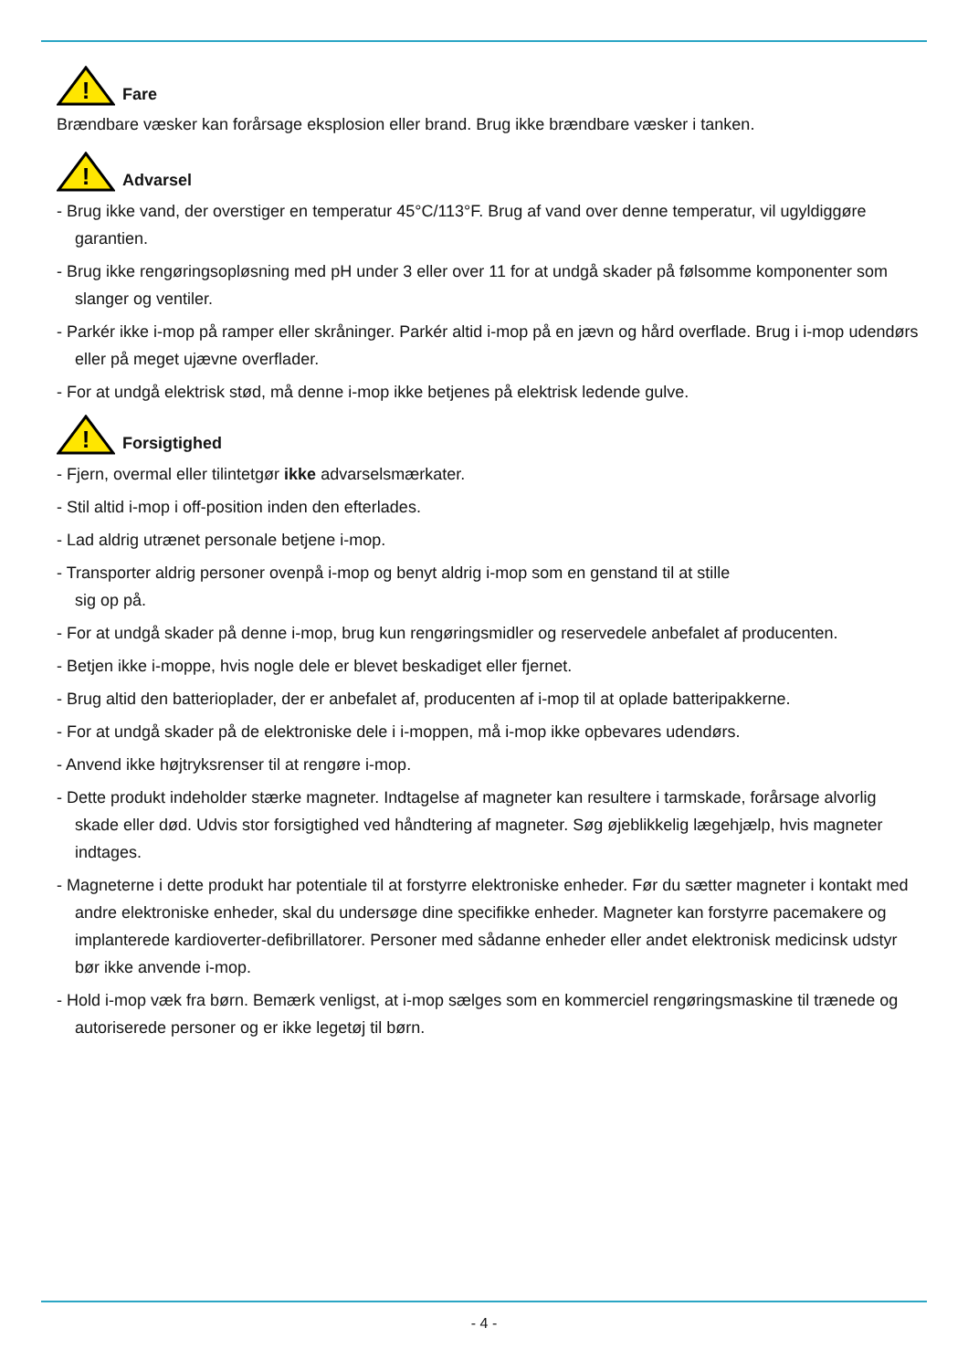!
Fare
Brændbare væsker kan forårsage eksplosion eller brand. Brug ikke brændbare væsker i tanken.
!
Advarsel
- Brug ikke vand, der overstiger en temperatur 45°C/113°F. Brug af vand over denne temperatur, vil ugyldiggøre garantien.
- Brug ikke rengøringsopløsning med pH under 3 eller over 11 for at undgå skader på følsomme komponenter som slanger og ventiler.
- Parkér ikke i-mop på ramper eller skråninger. Parkér altid i-mop på en jævn og hård overflade. Brug i i-mop udendørs eller på meget ujævne overflader.
- For at undgå elektrisk stød, må denne i-mop ikke betjenes på elektrisk ledende gulve.
!
Forsigtighed
- Fjern, overmal eller tilintetgør ikke advarselsmærkater.
- Stil altid i-mop i off-position inden den efterlades.
- Lad aldrig utrænet personale betjene i-mop.
- Transporter aldrig personer ovenpå i-mop og benyt aldrig i-mop som en genstand til at stille
sig op på.
- For at undgå skader på denne i-mop, brug kun rengøringsmidler og reservedele anbefalet af producenten.
- Betjen ikke i-moppe, hvis nogle dele er blevet beskadiget eller fjernet.
- Brug altid den batterioplader, der er anbefalet af, producenten af i-mop til at oplade batteripakkerne.
- For at undgå skader på de elektroniske dele i i-moppen, må i-mop ikke opbevares udendørs.
- Anvend ikke højtryksrenser til at rengøre i-mop.
- Dette produkt indeholder stærke magneter. Indtagelse af magneter kan resultere i tarmskade, forårsage alvorlig skade eller død. Udvis stor forsigtighed ved håndtering af magneter. Søg øjeblikkelig lægehjælp, hvis magneter indtages.
- Magneterne i dette produkt har potentiale til at forstyrre elektroniske enheder. Før du sætter magneter i kontakt med andre elektroniske enheder, skal du undersøge dine specifikke enheder. Magneter kan forstyrre pacemakere og implanterede kardioverter-defibrillatorer. Personer med sådanne enheder eller andet elektronisk medicinsk udstyr bør ikke anvende i-mop.
- Hold i-mop væk fra børn. Bemærk venligst, at i-mop sælges som en kommerciel rengøringsmaskine til trænede og autoriserede personer og er ikke legetøj til børn.
- 4 -